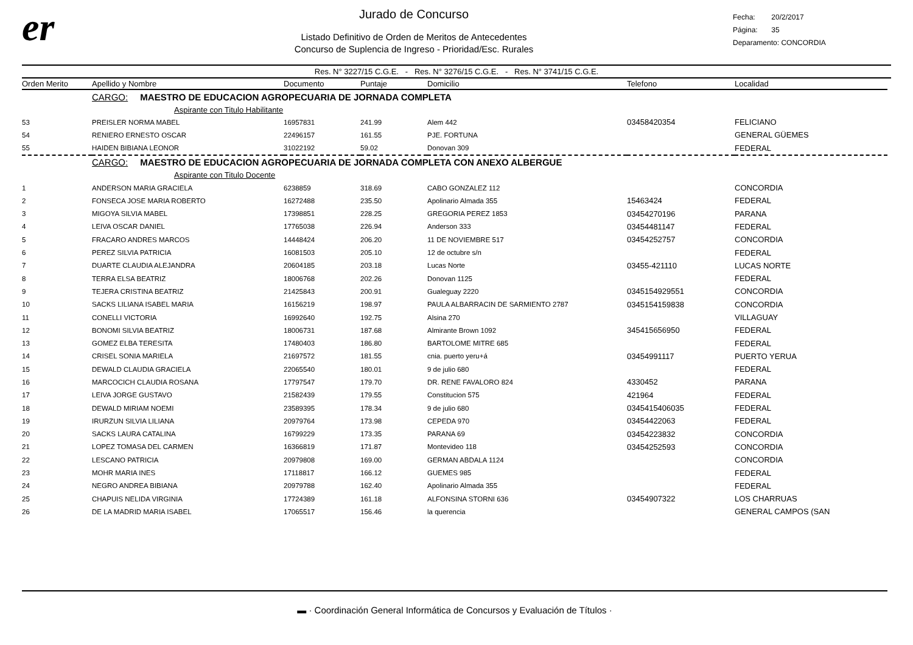er
Jurado de Concurso
Listado Definitivo de Orden de Meritos de Antecedentes
Concurso de Suplencia de Ingreso - Prioridad/Esc. Rurales
Fecha: 20/2/2017
Página: 35
Deparamento: CONCORDIA
Res. N° 3227/15 C.G.E. - Res. N° 3276/15 C.G.E. - Res. N° 3741/15 C.G.E.
| Orden Merito | Apellido y Nombre | Documento | Puntaje | Domicilio | Telefono | Localidad |
| --- | --- | --- | --- | --- | --- | --- |
| | CARGO: MAESTRO DE EDUCACION AGROPECUARIA DE JORNADA COMPLETA | | | | | |
| | Aspirante con Titulo Habilitante | | | | | |
| 53 | PREISLER NORMA MABEL | 16957831 | 241.99 | Alem 442 | 03458420354 | FELICIANO |
| 54 | RENIERO ERNESTO OSCAR | 22496157 | 161.55 | PJE. FORTUNA | | GENERAL GÜEMES |
| 55 | HAIDEN BIBIANA LEONOR | 31022192 | 59.02 | Donovan 309 | | FEDERAL |
| | CARGO: MAESTRO DE EDUCACION AGROPECUARIA DE JORNADA COMPLETA CON ANEXO ALBERGUE | | | | | |
| | Aspirante con Titulo Docente | | | | | |
| 1 | ANDERSON MARIA GRACIELA | 6238859 | 318.69 | CABO GONZALEZ 112 | | CONCORDIA |
| 2 | FONSECA JOSE MARIA ROBERTO | 16272488 | 235.50 | Apolinario Almada 355 | 15463424 | FEDERAL |
| 3 | MIGOYA SILVIA MABEL | 17398851 | 228.25 | GREGORIA PEREZ 1853 | 03454270196 | PARANA |
| 4 | LEIVA OSCAR DANIEL | 17765038 | 226.94 | Anderson 333 | 03454481147 | FEDERAL |
| 5 | FRACARO ANDRES MARCOS | 14448424 | 206.20 | 11 DE NOVIEMBRE 517 | 03454252757 | CONCORDIA |
| 6 | PEREZ SILVIA PATRICIA | 16081503 | 205.10 | 12 de octubre s/n | | FEDERAL |
| 7 | DUARTE CLAUDIA ALEJANDRA | 20604185 | 203.18 | Lucas Norte | 03455-421110 | LUCAS NORTE |
| 8 | TERRA ELSA BEATRIZ | 18006768 | 202.26 | Donovan 1125 | | FEDERAL |
| 9 | TEJERA CRISTINA BEATRIZ | 21425843 | 200.91 | Gualeguay 2220 | 0345154929551 | CONCORDIA |
| 10 | SACKS LILIANA ISABEL MARIA | 16156219 | 198.97 | PAULA ALBARRACIN DE SARMIENTO 2787 | 0345154159838 | CONCORDIA |
| 11 | CONELLI VICTORIA | 16992640 | 192.75 | Alsina 270 | | VILLAGUAY |
| 12 | BONOMI SILVIA BEATRIZ | 18006731 | 187.68 | Almirante Brown 1092 | 345415656950 | FEDERAL |
| 13 | GOMEZ ELBA TERESITA | 17480403 | 186.80 | BARTOLOME MITRE 685 | | FEDERAL |
| 14 | CRISEL SONIA MARIELA | 21697572 | 181.55 | cnia. puerto yeru+á | 03454991117 | PUERTO YERUA |
| 15 | DEWALD CLAUDIA GRACIELA | 22065540 | 180.01 | 9 de julio 680 | | FEDERAL |
| 16 | MARCOCICH CLAUDIA ROSANA | 17797547 | 179.70 | DR. RENE FAVALORO 824 | 4330452 | PARANA |
| 17 | LEIVA JORGE GUSTAVO | 21582439 | 179.55 | Constitucion 575 | 421964 | FEDERAL |
| 18 | DEWALD MIRIAM NOEMI | 23589395 | 178.34 | 9 de julio 680 | 0345415406035 | FEDERAL |
| 19 | IRURZUN SILVIA LILIANA | 20979764 | 173.98 | CEPEDA 970 | 03454422063 | FEDERAL |
| 20 | SACKS LAURA CATALINA | 16799229 | 173.35 | PARANA 69 | 03454223832 | CONCORDIA |
| 21 | LOPEZ TOMASA DEL CARMEN | 16366819 | 171.87 | Montevideo 118 | 03454252593 | CONCORDIA |
| 22 | LESCANO PATRICIA | 20979808 | 169.00 | GERMAN ABDALA 1124 | | CONCORDIA |
| 23 | MOHR MARIA INES | 17118817 | 166.12 | GUEMES 985 | | FEDERAL |
| 24 | NEGRO ANDREA BIBIANA | 20979788 | 162.40 | Apolinario Almada 355 | | FEDERAL |
| 25 | CHAPUIS NELIDA VIRGINIA | 17724389 | 161.18 | ALFONSINA STORNI 636 | 03454907322 | LOS CHARRUAS |
| 26 | DE LA MADRID MARIA ISABEL | 17065517 | 156.46 | la querencia | | GENERAL CAMPOS (SAN |
▬ · Coordinación General Informática de Concursos y Evaluación de Títulos ·